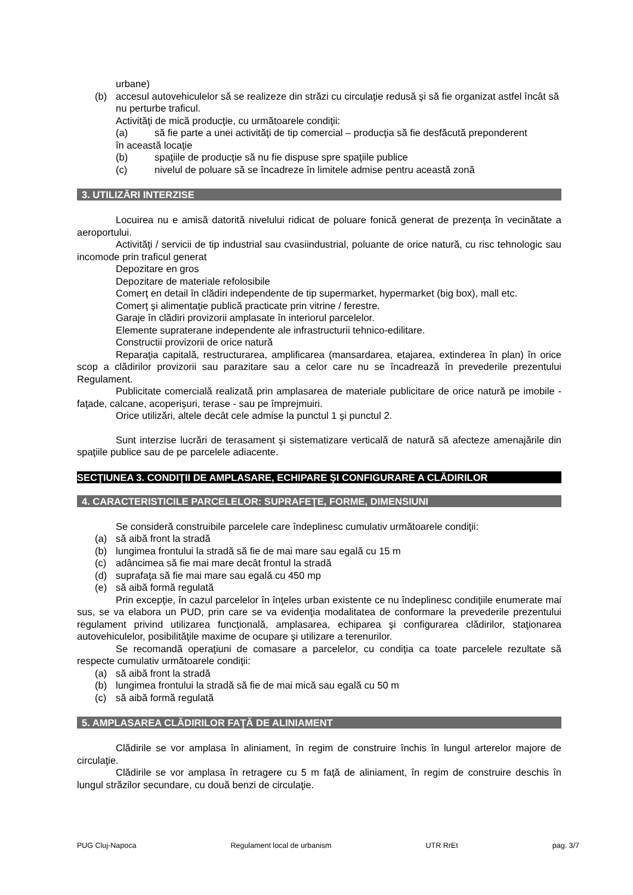urbane)
(b) accesul autovehiculelor să se realizeze din străzi cu circulaţie redusă şi să fie organizat astfel încât să nu perturbe traficul.
Activităţi de mică producţie, cu următoarele condiţii:
(a) să fie parte a unei activităţi de tip comercial – producţia să fie desfăcută preponderent
în această locaţie
(b) spaţiile de producţie să nu fie dispuse spre spaţiile publice
(c) nivelul de poluare să se încadreze în limitele admise pentru această zonă
3. UTILIZĂRI INTERZISE
Locuirea nu e amisă datorită nivelului ridicat de poluare fonică generat de prezenţa în vecinătate a aeroportului.
Activităţi / servicii de tip industrial sau cvasiindustrial, poluante de orice natură, cu risc tehnologic sau incomode prin traficul generat
Depozitare en gros
Depozitare de materiale refolosibile
Comerţ en detail în clădiri independente de tip supermarket, hypermarket (big box), mall etc.
Comerţ şi alimentaţie publică practicate prin vitrine / ferestre.
Garaje în clădiri provizorii amplasate în interiorul parcelelor.
Elemente supraterane independente ale infrastructurii tehnico-edilitare.
Constructii provizorii de orice natură
Reparaţia capitală, restructurarea, amplificarea (mansardarea, etajarea, extinderea în plan) în orice scop a clădirilor provizorii sau parazitare sau a celor care nu se încadrează în prevederile prezentului Regulament.
Publicitate comercială realizată prin amplasarea de materiale publicitare de orice natură pe imobile - faţade, calcane, acoperişuri, terase - sau pe împrejmuiri.
Orice utilizări, altele decât cele admise la punctul 1 şi punctul 2.
Sunt interzise lucrări de terasament şi sistematizare verticală de natură să afecteze amenajările din spaţiile publice sau de pe parcelele adiacente.
SECŢIUNEA 3. CONDIŢII DE AMPLASARE, ECHIPARE ŞI CONFIGURARE A CLĂDIRILOR
4. CARACTERISTICILE PARCELELOR: SUPRAFEŢE, FORME, DIMENSIUNI
Se consideră construibile parcelele care îndeplinesc cumulativ următoarele condiţii:
(a) să aibă front la stradă
(b) lungimea frontului la stradă să fie de mai mare sau egală cu 15 m
(c) adâncimea să fie mai mare decât frontul la stradă
(d) suprafaţa să fie mai mare sau egală cu 450 mp
(e) să aibă formă regulată
Prin excepţie, în cazul parcelelor în înţeles urban existente ce nu îndeplinesc condiţiile enumerate mai sus, se va elabora un PUD, prin care se va evidenţia modalitatea de conformare la prevederile prezentului regulament privind utilizarea funcţională, amplasarea, echiparea şi configurarea clădirilor, staţionarea autovehiculelor, posibilităţile maxime de ocupare şi utilizare a terenurilor.
Se recomandă operaţiuni de comasare a parcelelor, cu condiţia ca toate parcelele rezultate să respecte cumulativ următoarele condiţii:
(a) să aibă front la stradă
(b) lungimea frontului la stradă să fie de mai mică sau egală cu 50 m
(c) să aibă formă regulată
5. AMPLASAREA CLĂDIRILOR FAŢĂ DE ALINIAMENT
Clădirile se vor amplasa în aliniament, în regim de construire închis în lungul arterelor majore de circulaţie.
Clădirile se vor amplasa în retragere cu 5 m faţă de aliniament, în regim de construire deschis în lungul străzilor secundare, cu două benzi de circulaţie.
PUG Cluj-Napoca Regulament local de urbanism UTR RrEt pag. 3/7